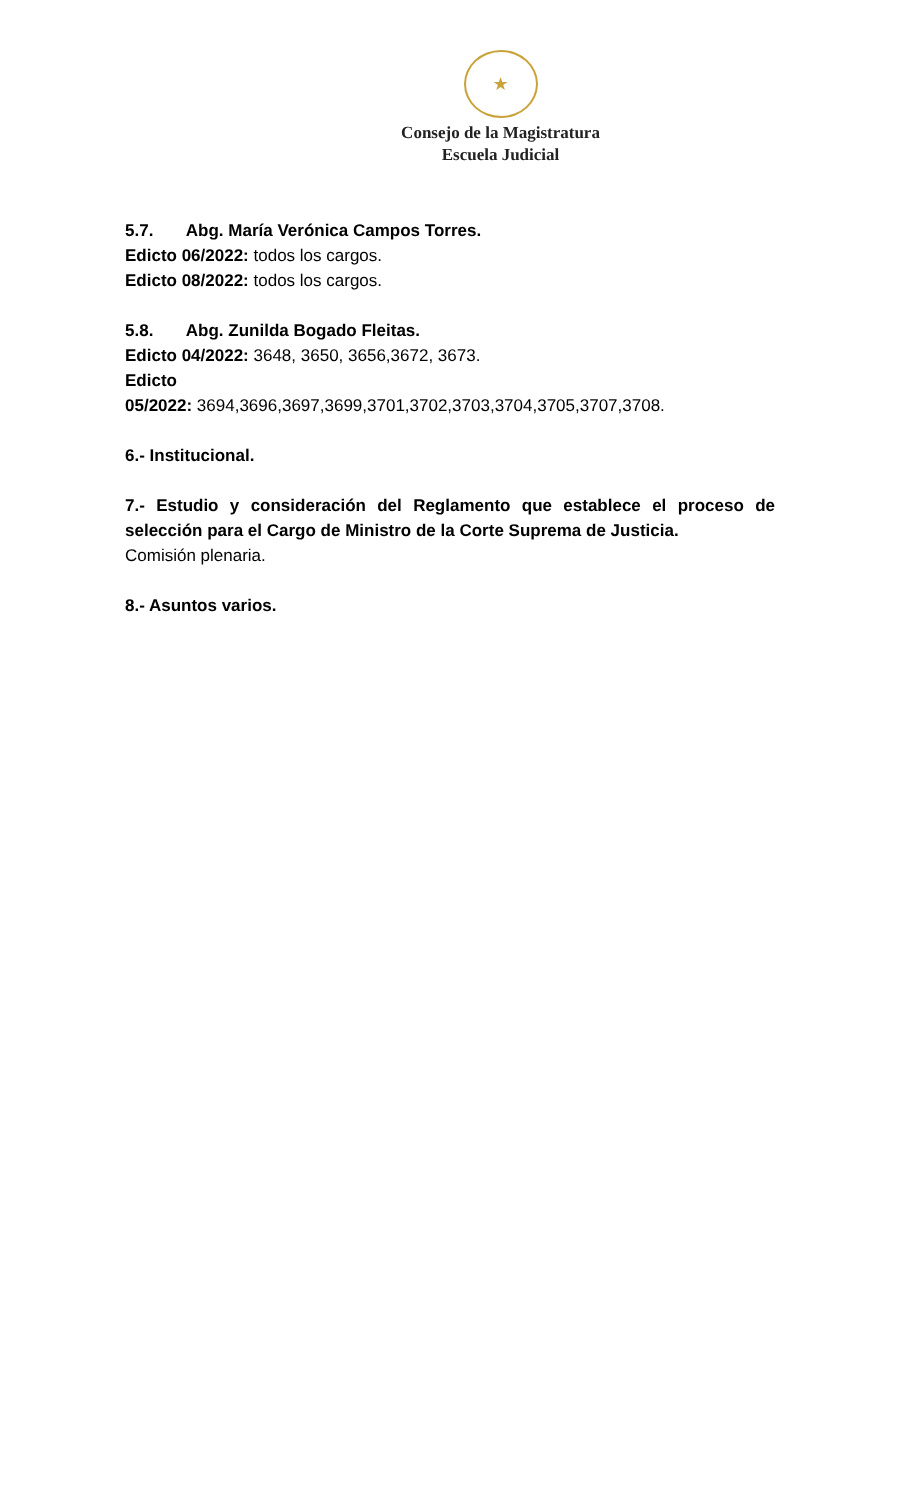★
Consejo de la Magistratura
Escuela Judicial
5.7. Abg. María Verónica Campos Torres.
Edicto 06/2022: todos los cargos.
Edicto 08/2022: todos los cargos.
5.8. Abg. Zunilda Bogado Fleitas.
Edicto 04/2022: 3648, 3650, 3656,3672, 3673.
Edicto
05/2022: 3694,3696,3697,3699,3701,3702,3703,3704,3705,3707,3708.
6.- Institucional.
7.- Estudio y consideración del Reglamento que establece el proceso de selección para el Cargo de Ministro de la Corte Suprema de Justicia.
Comisión plenaria.
8.- Asuntos varios.